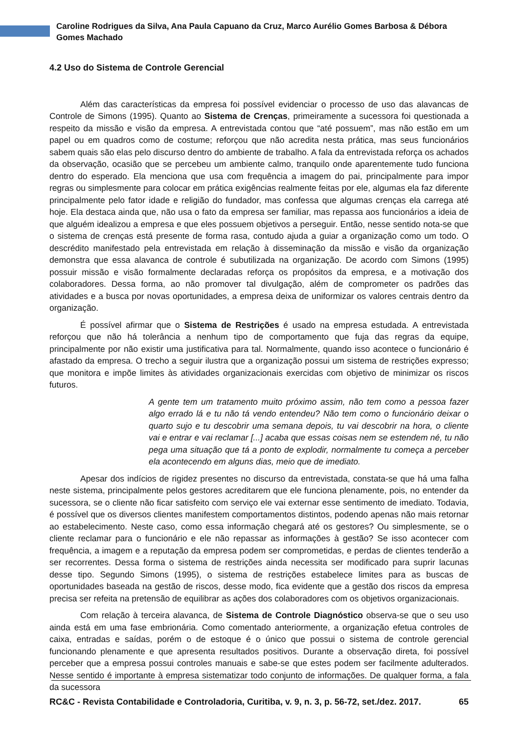Caroline Rodrigues da Silva, Ana Paula Capuano da Cruz, Marco Aurélio Gomes Barbosa & Débora Gomes Machado
4.2 Uso do Sistema de Controle Gerencial
Além das características da empresa foi possível evidenciar o processo de uso das alavancas de Controle de Simons (1995). Quanto ao Sistema de Crenças, primeiramente a sucessora foi questionada a respeito da missão e visão da empresa. A entrevistada contou que “até possuem”, mas não estão em um papel ou em quadros como de costume; reforçou que não acredita nesta prática, mas seus funcionários sabem quais são elas pelo discurso dentro do ambiente de trabalho. A fala da entrevistada reforça os achados da observação, ocasião que se percebeu um ambiente calmo, tranquilo onde aparentemente tudo funciona dentro do esperado. Ela menciona que usa com frequência a imagem do pai, principalmente para impor regras ou simplesmente para colocar em prática exigências realmente feitas por ele, algumas ela faz diferente principalmente pelo fator idade e religião do fundador, mas confessa que algumas crenças ela carrega até hoje. Ela destaca ainda que, não usa o fato da empresa ser familiar, mas repassa aos funcionários a ideia de que alguém idealizou a empresa e que eles possuem objetivos a perseguir. Então, nesse sentido nota-se que o sistema de crenças está presente de forma rasa, contudo ajuda a guiar a organização como um todo. O descrédito manifestado pela entrevistada em relação à disseminação da missão e visão da organização demonstra que essa alavanca de controle é subutilizada na organização. De acordo com Simons (1995) possuir missão e visão formalmente declaradas reforça os propósitos da empresa, e a motivação dos colaboradores. Dessa forma, ao não promover tal divulgação, além de comprometer os padrões das atividades e a busca por novas oportunidades, a empresa deixa de uniformizar os valores centrais dentro da organização.
É possível afirmar que o Sistema de Restrições é usado na empresa estudada. A entrevistada reforçou que não há tolerância a nenhum tipo de comportamento que fuja das regras da equipe, principalmente por não existir uma justificativa para tal. Normalmente, quando isso acontece o funcionário é afastado da empresa. O trecho a seguir ilustra que a organização possui um sistema de restrições expresso; que monitora e impõe limites às atividades organizacionais exercidas com objetivo de minimizar os riscos futuros.
A gente tem um tratamento muito próximo assim, não tem como a pessoa fazer algo errado lá e tu não tá vendo entendeu? Não tem como o funcionário deixar o quarto sujo e tu descobrir uma semana depois, tu vai descobrir na hora, o cliente vai e entrar e vai reclamar [...] acaba que essas coisas nem se estendem né, tu não pega uma situação que tá a ponto de explodir, normalmente tu começa a perceber ela acontecendo em alguns dias, meio que de imediato.
Apesar dos indícios de rigidez presentes no discurso da entrevistada, constata-se que há uma falha neste sistema, principalmente pelos gestores acreditarem que ele funciona plenamente, pois, no entender da sucessora, se o cliente não ficar satisfeito com serviço ele vai externar esse sentimento de imediato. Todavia, é possível que os diversos clientes manifestem comportamentos distintos, podendo apenas não mais retornar ao estabelecimento. Neste caso, como essa informação chegará até os gestores? Ou simplesmente, se o cliente reclamar para o funcionário e ele não repassar as informações à gestão? Se isso acontecer com frequência, a imagem e a reputação da empresa podem ser comprometidas, e perdas de clientes tenderão a ser recorrentes. Dessa forma o sistema de restrições ainda necessita ser modificado para suprir lacunas desse tipo. Segundo Simons (1995), o sistema de restrições estabelece limites para as buscas de oportunidades baseada na gestão de riscos, desse modo, fica evidente que a gestão dos riscos da empresa precisa ser refeita na pretensão de equilibrar as ações dos colaboradores com os objetivos organizacionais.
Com relação à terceira alavanca, de Sistema de Controle Diagnóstico observa-se que o seu uso ainda está em uma fase embrionária. Como comentado anteriormente, a organização efetua controles de caixa, entradas e saídas, porém o de estoque é o único que possui o sistema de controle gerencial funcionando plenamente e que apresenta resultados positivos. Durante a observação direta, foi possível perceber que a empresa possui controles manuais e sabe-se que estes podem ser facilmente adulterados. Nesse sentido é importante à empresa sistematizar todo conjunto de informações. De qualquer forma, a fala da sucessora
RC&C - Revista Contabilidade e Controladoria, Curitiba, v. 9, n. 3, p. 56-72, set./dez. 2017. 65